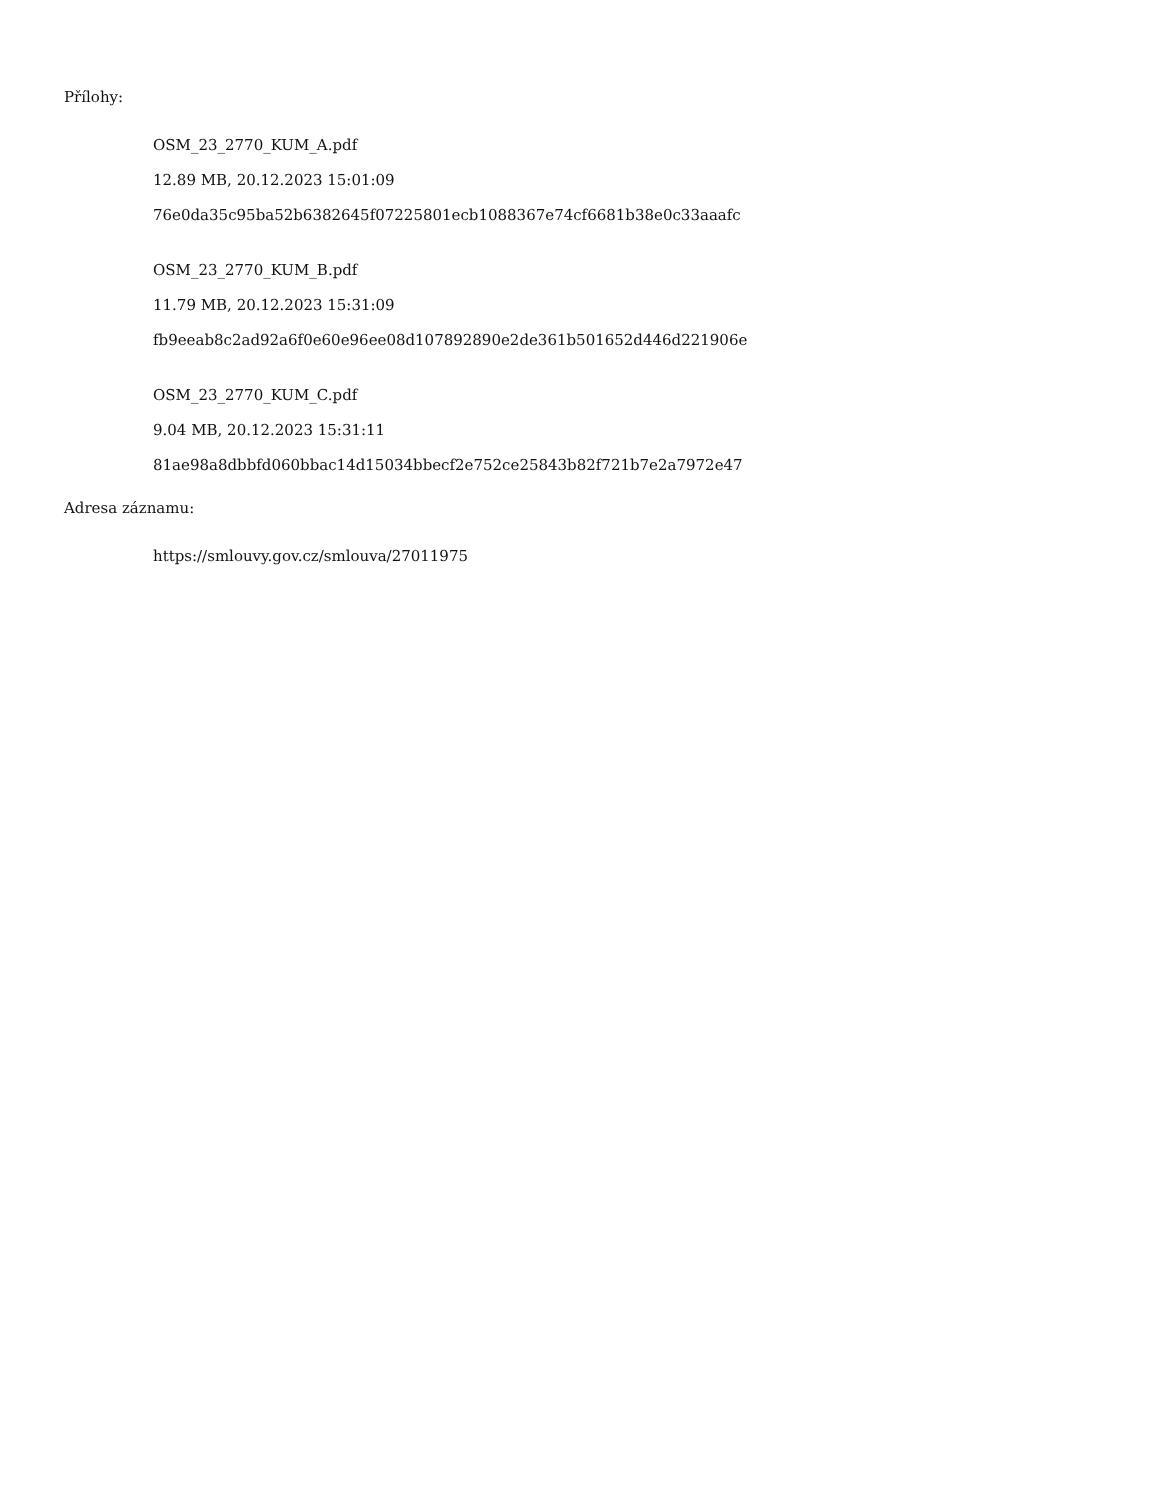Přílohy:
OSM_23_2770_KUM_A.pdf
12.89 MB, 20.12.2023 15:01:09
76e0da35c95ba52b6382645f07225801ecb1088367e74cf6681b38e0c33aaafc
OSM_23_2770_KUM_B.pdf
11.79 MB, 20.12.2023 15:31:09
fb9eeab8c2ad92a6f0e60e96ee08d107892890e2de361b501652d446d221906e
OSM_23_2770_KUM_C.pdf
9.04 MB, 20.12.2023 15:31:11
81ae98a8dbbfd060bbac14d15034bbecf2e752ce25843b82f721b7e2a7972e47
Adresa záznamu:
https://smlouvy.gov.cz/smlouva/27011975